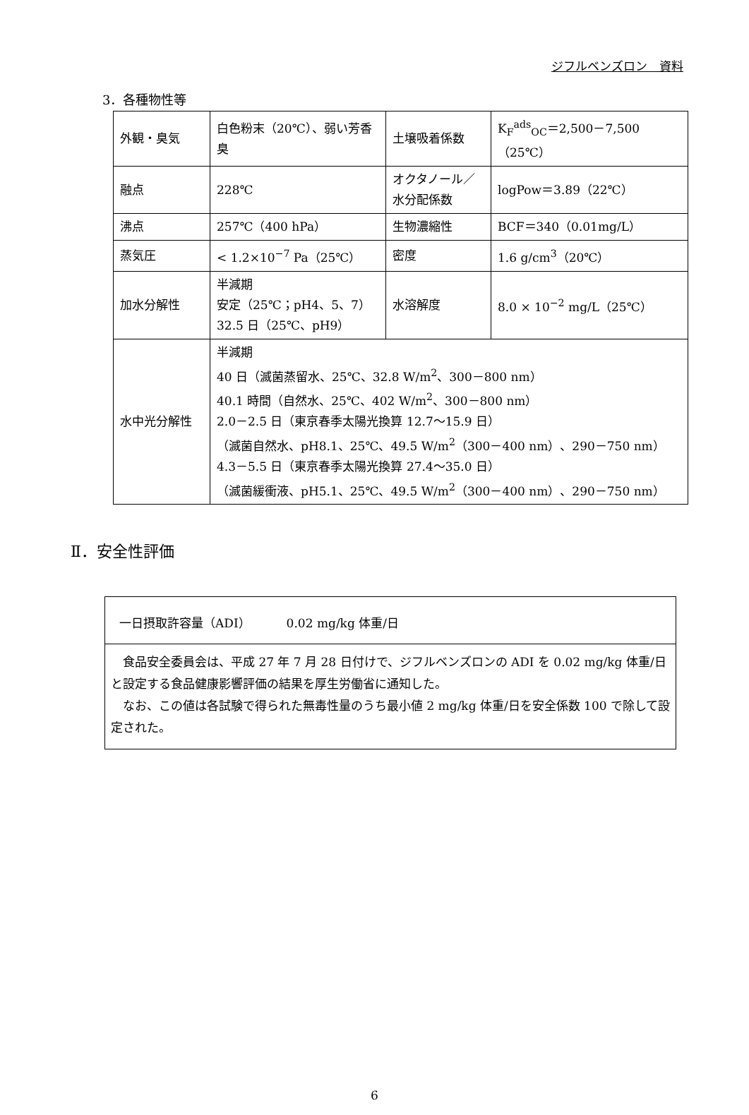ジフルベンズロン　資料
3．各種物性等
| 外観・臭気 | 白色粉末（20℃）、弱い芳香臭 | 土壌吸着係数 | K<sub>F</sub><sup>ads</sup><sub>OC</sub>＝2,500－7,500（25℃） |
| 融点 | 228℃ | オクタノール／水分配係数 | logPow＝3.89（22℃） |
| 沸点 | 257℃（400 hPa） | 生物濃縮性 | BCF＝340（0.01mg/L） |
| 蒸気圧 | < 1.2×10<sup>−7</sup> Pa（25℃） | 密度 | 1.6 g/cm<sup>3</sup>（20℃） |
| 加水分解性 | 半減期 安定（25℃；pH4、5、7） 32.5 日（25℃、pH9） | 水溶解度 | 8.0 × 10<sup>−2</sup> mg/L（25℃） |
| 水中光分解性 | 半減期 40 日（滅菌蒸留水、25℃、32.8 W/m<sup>2</sup>、300－800 nm） 40.1 時間（自然水、25℃、402 W/m<sup>2</sup>、300－800 nm） 2.0－2.5 日（東京春季太陽光換算 12.7～15.9 日） （滅菌自然水、pH8.1、25℃、49.5 W/m<sup>2</sup>（300－400 nm）、290－750 nm） 4.3－5.5 日（東京春季太陽光換算 27.4～35.0 日） （滅菌緩衝液、pH5.1、25℃、49.5 W/m<sup>2</sup>（300－400 nm）、290－750 nm） | | |
Ⅱ．安全性評価
一日摂取許容量（ADI）　　　0.02 mg/kg 体重/日
　食品安全委員会は、平成 27 年 7 月 28 日付けで、ジフルベンズロンの ADI を 0.02 mg/kg 体重/日と設定する食品健康影響評価の結果を厚生労働省に通知した。
　なお、この値は各試験で得られた無毒性量のうち最小値 2 mg/kg 体重/日を安全係数 100 で除して設定された。
6